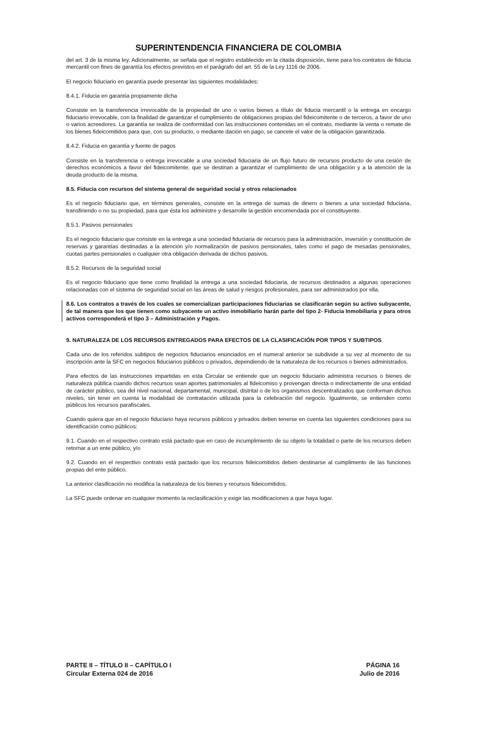SUPERINTENDENCIA FINANCIERA DE COLOMBIA
del art. 3 de la misma ley. Adicionalmente, se señala que el registro establecido en la citada disposición, tiene para los contratos de fiducia mercantil con fines de garantía los efectos previstos en el parágrafo del art. 55 de la Ley 1116 de 2006.
El negocio fiduciario en garantía puede presentar las siguientes modalidades:
8.4.1. Fiducia en garantía propiamente dicha
Consiste en la transferencia irrevocable de la propiedad de uno o varios bienes a título de fiducia mercantil o la entrega en encargo fiduciario irrevocable, con la finalidad de garantizar el cumplimiento de obligaciones propias del fideicomitente o de terceros, a favor de uno o varios acreedores. La garantía se realiza de conformidad con las instrucciones contenidas en el contrato, mediante la venta o remate de los bienes fideicomitidos para que, con su producto, o mediante dación en pago, se cancele el valor de la obligación garantizada.
8.4.2. Fiducia en garantía y fuente de pagos
Consiste en la transferencia o entrega irrevocable a una sociedad fiduciaria de un flujo futuro de recursos producto de una cesión de derechos económicos a favor del fideicomitente, que se destinan a garantizar el cumplimiento de una obligación y a la atención de la deuda producto de la misma.
8.5. Fiducia con recursos del sistema general de seguridad social y otros relacionados
Es el negocio fiduciario que, en términos generales, consiste en la entrega de sumas de dinero o bienes a una sociedad fiduciaria, transfiriendo o no su propiedad, para que ésta los administre y desarrolle la gestión encomendada por el constituyente.
8.5.1. Pasivos pensionales
Es el negocio fiduciario que consiste en la entrega a una sociedad fiduciaria de recursos para la administración, inversión y constitución de reservas y garantías destinadas a la atención y/o normalización de pasivos pensionales, tales como el pago de mesadas pensionales, cuotas partes pensionales o cualquier otra obligación derivada de dichos pasivos.
8.5.2. Recursos de la seguridad social
Es el negocio fiduciario que tiene como finalidad la entrega a una sociedad fiduciaria, de recursos destinados a algunas operaciones relacionadas con el sistema de seguridad social en las áreas de salud y riesgos profesionales, para ser administrados por ella.
8.6. Los contratos a través de los cuales se comercializan participaciones fiduciarias se clasificarán según su activo subyacente, de tal manera que los que tienen como subyacente un activo inmobiliario harán parte del tipo 2- Fiducia Inmobiliaria y para otros activos corresponderá el tipo 3 – Administración y Pagos.
9. NATURALEZA DE LOS RECURSOS ENTREGADOS PARA EFECTOS DE LA CLASIFICACIÓN POR TIPOS Y SUBTIPOS
Cada uno de los referidos subtipos de negocios fiduciarios enunciados en el numeral anterior se subdivide a su vez al momento de su inscripción ante la SFC en negocios fiduciarios públicos o privados, dependiendo de la naturaleza de los recursos o bienes administrados.
Para efectos de las instrucciones impartidas en esta Circular se entiende que un negocio fiduciario administra recursos o bienes de naturaleza pública cuando dichos recursos sean aportes patrimoniales al fideicomiso y provengan directa o indirectamente de una entidad de carácter público, sea del nivel nacional, departamental, municipal, distrital o de los organismos descentralizados que conforman dichos niveles, sin tener en cuenta la modalidad de contratación utilizada para la celebración del negocio. Igualmente, se entienden como públicos los recursos parafiscales.
Cuando quiera que en el negocio fiduciario haya recursos públicos y privados deben tenerse en cuenta las siguientes condiciones para su identificación como públicos:
9.1. Cuando en el respectivo contrato está pactado que en caso de incumplimiento de su objeto la totalidad o parte de los recursos deben retornar a un ente público, y/o
9.2. Cuando en el respectivo contrato está pactado que los recursos fideicomitidos deben destinarse al cumplimento de las funciones propias del ente público.
La anterior clasificación no modifica la naturaleza de los bienes y recursos fideicomitidos.
La SFC puede ordenar en cualquier momento la reclasificación y exigir las modificaciones a que haya lugar.
PARTE II – TÍTULO II – CAPÍTULO I
Circular Externa 024 de 2016
PÁGINA 16
Julio de 2016